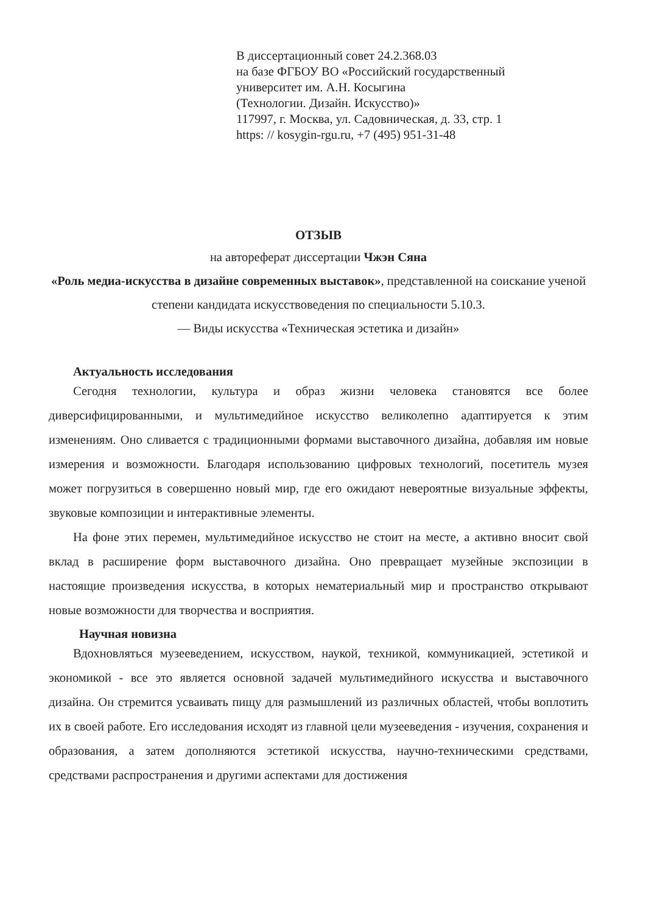В диссертационный совет 24.2.368.03
на базе ФГБОУ ВО «Российский государственный
университет им. А.Н. Косыгина
(Технологии. Дизайн. Искусство)»
117997, г. Москва, ул. Садовническая, д. 33, стр. 1
https: // kosygin-rgu.ru, +7 (495) 951-31-48
ОТЗЫВ
на автореферат диссертации Чжэн Сяна
«Роль медиа-искусства в дизайне современных выставок», представленной на соискание ученой степени кандидата искусствоведения по специальности 5.10.3.
— Виды искусства «Техническая эстетика и дизайн»
Актуальность исследования
Сегодня технологии, культура и образ жизни человека становятся все более диверсифицированными, и мультимедийное искусство великолепно адаптируется к этим изменениям. Оно сливается с традиционными формами выставочного дизайна, добавляя им новые измерения и возможности. Благодаря использованию цифровых технологий, посетитель музея может погрузиться в совершенно новый мир, где его ожидают невероятные визуальные эффекты, звуковые композиции и интерактивные элементы.
На фоне этих перемен, мультимедийное искусство не стоит на месте, а активно вносит свой вклад в расширение форм выставочного дизайна. Оно превращает музейные экспозиции в настоящие произведения искусства, в которых нематериальный мир и пространство открывают новые возможности для творчества и восприятия.
Научная новизна
Вдохновляться музееведением, искусством, наукой, техникой, коммуникацией, эстетикой и экономикой - все это является основной задачей мультимедийного искусства и выставочного дизайна. Он стремится усваивать пищу для размышлений из различных областей, чтобы воплотить их в своей работе. Его исследования исходят из главной цели музееведения - изучения, сохранения и образования, а затем дополняются эстетикой искусства, научно-техническими средствами, средствами распространения и другими аспектами для достижения